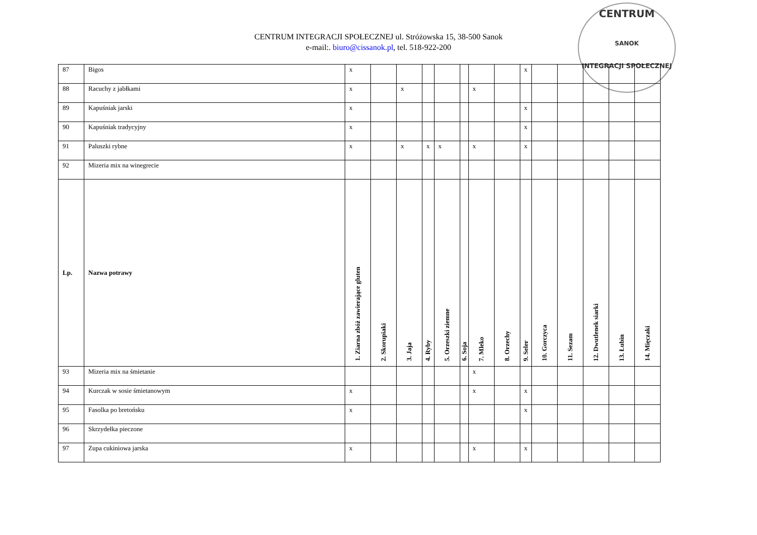CENTRUM INTEGRACJI SPOŁECZNEJ ul. Stróżowska 15, 38-500 Sanok
e-mail:. biuro@cissanok.pl, tel. 518-922-200
CENTRUM
SANOK
INTEGRACJI SPOŁECZNEJ
| 87 | Bigos | x | | | | | | | | x | | | | | |
| 88 | Racuchy z jabłkami | x | | x | | | | x | | | | | | | |
| 89 | Kapuśniak jarski | x | | | | | | | | x | | | | | |
| 90 | Kapuśniak tradycyjny | x | | | | | | | | x | | | | | |
| 91 | Paluszki rybne | x | | x | x | x | | x | | x | | | | | |
| 92 | Mizeria mix na winegrecie | | | | | | | | | | | | | | |
| Lp. | Nazwa potrawy | 1. Ziarna zbóż zawierające gluten | 2. Skorupiaki | 3. Jaja | 4. Ryby | 5. Orzeszki ziemne | 6. Soja | 7. Mleko | 8. Orzechy | 9. Seler | 10. Gorczyca | 11. Sezam | 12. Dwutlenek siarki | 13. Łubin | 14. Mięczaki |
| 93 | Mizeria mix na śmietanie | | | | | | | x | | | | | | | |
| 94 | Kurczak w sosie śmietanowym | x | | | | | | x | | x | | | | | |
| 95 | Fasolka po bretońsku | x | | | | | | | | x | | | | | |
| 96 | Skrzydełka pieczone | | | | | | | | | | | | | | |
| 97 | Zupa cukiniowa jarska | x | | | | | | x | | x | | | | | |